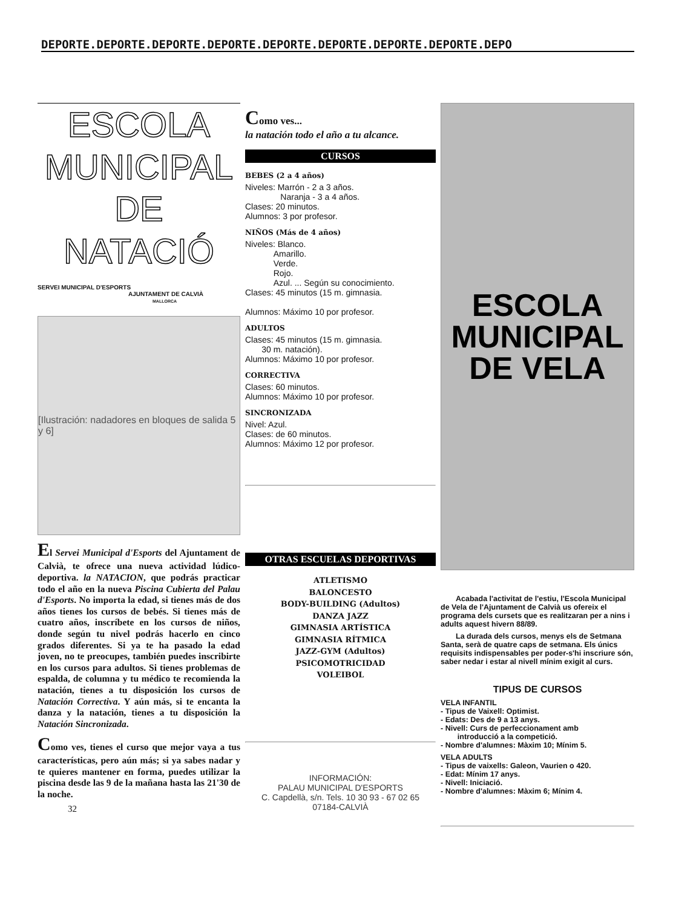DEPORTE.DEPORTE.DEPORTE.DEPORTE.DEPORTE.DEPORTE.DEPORTE.DEPORTE.DEPO
ESCOLA
MUNICIPAL
DE
NATACIÓ
SERVEI MUNICIPAL D'ESPORTS
AJUNTAMENT DE CALVIÀ
MALLORCA
[Ilustración: nadadores en bloques de salida 5 y 6]
El Servei Municipal d'Esports del Ajuntament de Calvià, te ofrece una nueva actividad lúdico-deportiva. la NATACION, que podrás practicar todo el año en la nueva Piscina Cubierta del Palau d'Esports. No importa la edad, si tienes más de dos años tienes los cursos de bebés. Si tienes más de cuatro años, inscríbete en los cursos de niños, donde según tu nivel podrás hacerlo en cinco grados diferentes. Si ya te ha pasado la edad joven, no te preocupes, también puedes inscribirte en los cursos para adultos. Si tienes problemas de espalda, de columna y tu médico te recomienda la natación, tienes a tu disposición los cursos de Natación Correctiva. Y aún más, si te encanta la danza y la natación, tienes a tu disposición la Natación Sincronizada.
Como ves, tienes el curso que mejor vaya a tus características, pero aún más; si ya sabes nadar y te quieres mantener en forma, puedes utilizar la piscina desde las 9 de la mañana hasta las 21'30 de la noche.
32
Como ves...
la natación todo el año a tu alcance.
CURSOS
BEBES (2 a 4 años)
Niveles: Marrón - 2 a 3 años.
Naranja - 3 a 4 años.
Clases: 20 minutos.
Alumnos: 3 por profesor.
NIÑOS (Más de 4 años)
Niveles: Blanco.
Amarillo.
Verde.
Rojo.
Azul. ... Según su conocimiento.
Clases: 45 minutos (15 m. gimnasia.
Alumnos: Máximo 10 por profesor.
ADULTOS
Clases: 45 minutos (15 m. gimnasia.
30 m. natación).
Alumnos: Máximo 10 por profesor.
CORRECTIVA
Clases: 60 minutos.
Alumnos: Máximo 10 por profesor.
SINCRONIZADA
Nivel: Azul.
Clases: de 60 minutos.
Alumnos: Máximo 12 por profesor.
OTRAS ESCUELAS DEPORTIVAS
ATLETISMO
BALONCESTO
BODY-BUILDING (Adultos)
DANZA JAZZ
GIMNASIA ARTÍSTICA
GIMNASIA RÍTMICA
JAZZ-GYM (Adultos)
PSICOMOTRICIDAD
VOLEIBOL
INFORMACIÓN:
PALAU MUNICIPAL D'ESPORTS
C. Capdellà, s/n. Tels. 10 30 93 - 67 02 65
07184-CALVIÀ
ESCOLA
MUNICIPAL
DE VELA
Acabada l'activitat de l'estiu, l'Escola Municipal de Vela de l'Ajuntament de Calvià us ofereix el programa dels cursets que es realitzaran per a nins i adults aquest hivern 88/89.
La durada dels cursos, menys els de Setmana Santa, serà de quatre caps de setmana. Els únics requisits indispensables per poder-s'hi inscriure són, saber nedar i estar al nivell mínim exigit al curs.
TIPUS DE CURSOS
VELA INFANTIL
- Tipus de Vaixell: Optimist.
- Edats: Des de 9 a 13 anys.
- Nivell: Curs de perfeccionament amb
introducció a la competició.
- Nombre d'alumnes: Màxim 10; Mínim 5.
VELA ADULTS
- Tipus de vaixells: Galeon, Vaurien o 420.
- Edat: Mínim 17 anys.
- Nivell: Iniciació.
- Nombre d'alumnes: Màxim 6; Mínim 4.